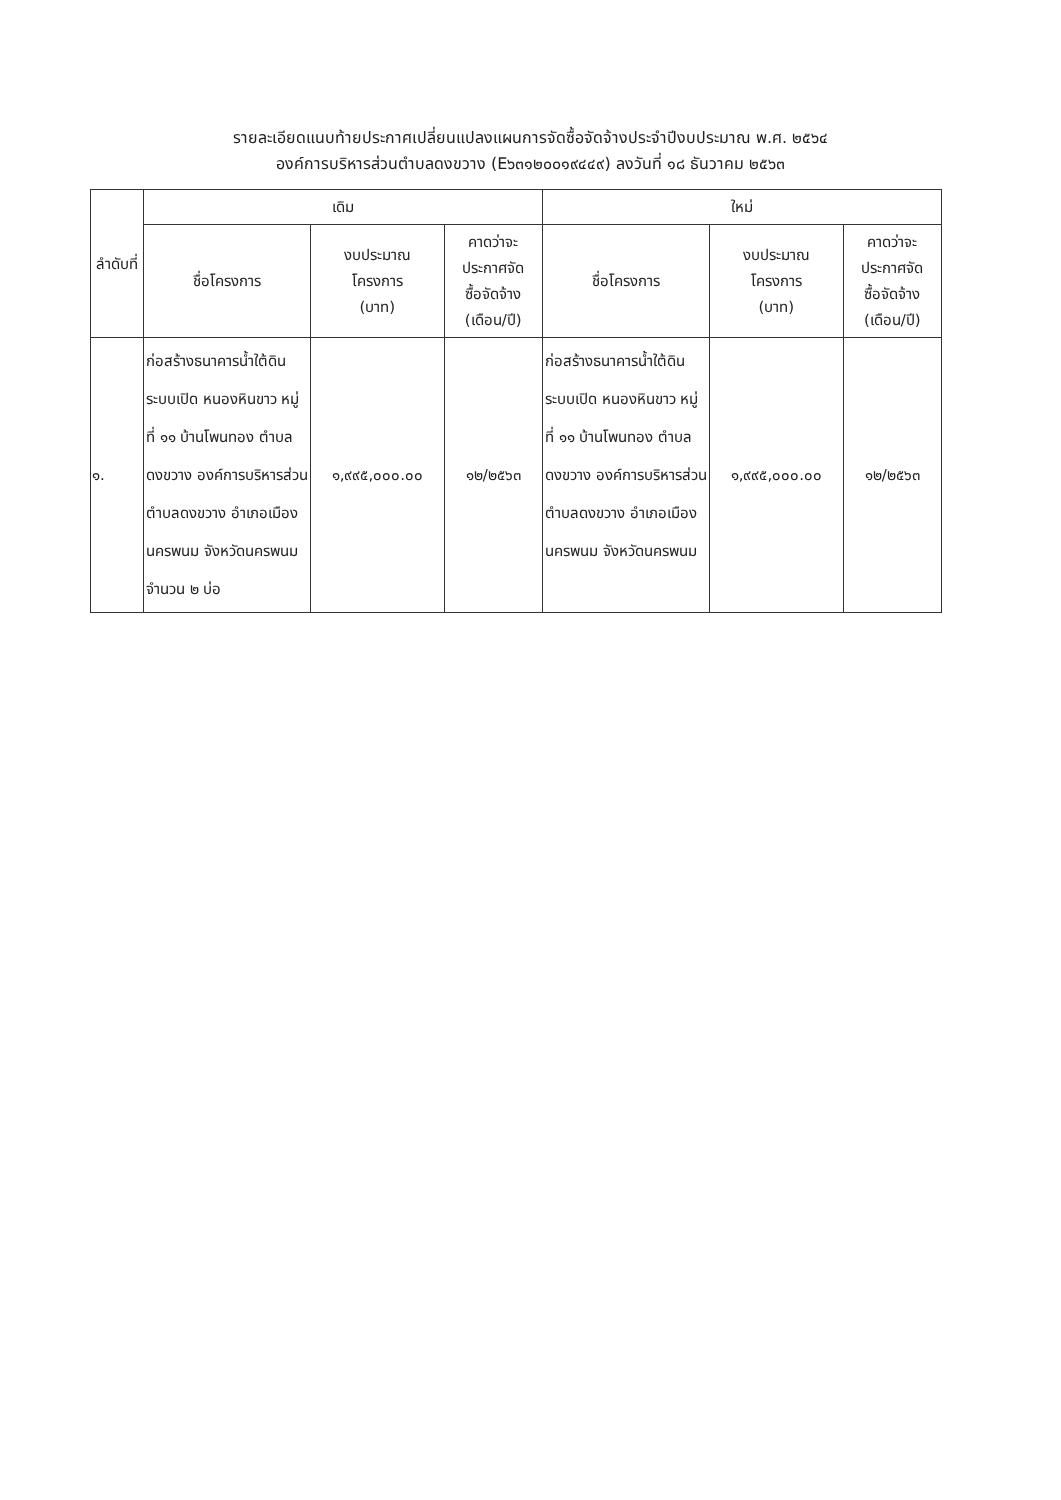รายละเอียดแนบท้ายประกาศเปลี่ยนแปลงแผนการจัดซื้อจัดจ้างประจำปีงบประมาณ พ.ศ. ๒๕๖๔
องค์การบริหารส่วนตำบลดงขวาง (E๖๓๑๒๐๐๑๙๔๔๙) ลงวันที่ ๑๘ ธันวาคม ๒๕๖๓
| ลำดับที่ | เดิม | | | ใหม่ | | |
| --- | --- | --- | --- | --- | --- | --- |
| | ชื่อโครงการ | งบประมาณ โครงการ (บาท) | คาดว่าจะ ประกาศจัด ซื้อจัดจ้าง (เดือน/ปี) | ชื่อโครงการ | งบประมาณ โครงการ (บาท) | คาดว่าจะ ประกาศจัด ซื้อจัดจ้าง (เดือน/ปี) |
| ๑. | ก่อสร้างธนาคารน้ำใต้ดินระบบเปิด หนองหินขาว หมู่ที่ ๑๑ บ้านโพนทอง ตำบลดงขวาง องค์การบริหารส่วนตำบลดงขวาง อำเภอเมืองนครพนม จังหวัดนครพนม จำนวน ๒ บ่อ | ๑,๙๙๕,๐๐๐.๐๐ | ๑๒/๒๕๖๓ | ก่อสร้างธนาคารน้ำใต้ดินระบบเปิด หนองหินขาว หมู่ที่ ๑๑ บ้านโพนทอง ตำบลดงขวาง องค์การบริหารส่วนตำบลดงขวาง อำเภอเมืองนครพนม จังหวัดนครพนม | ๑,๙๙๕,๐๐๐.๐๐ | ๑๒/๒๕๖๓ |